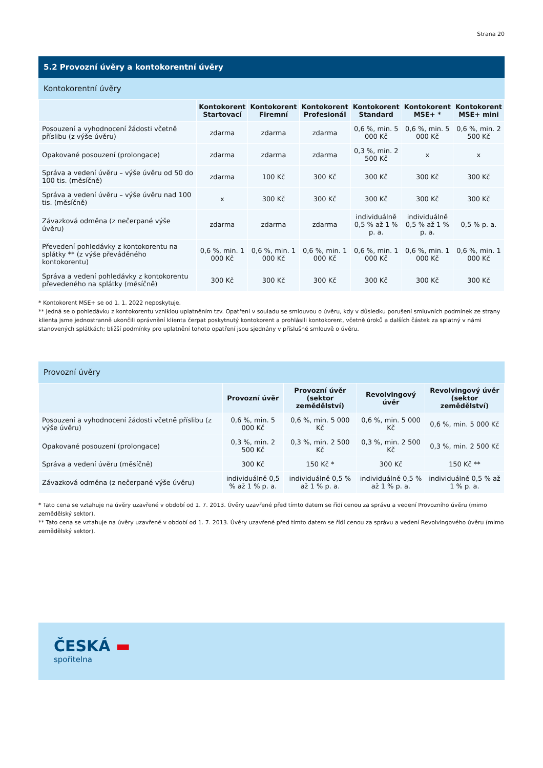Strana 20
5.2 Provozní úvěry a kontokorentní úvěry
Kontokorentní úvěry
| | Kontokorent Startovací | Kontokorent Firemní | Kontokorent Profesionál | Kontokorent Standard | Kontokorent MSE+ * | Kontokorent MSE+ mini |
| --- | --- | --- | --- | --- | --- | --- |
| Posouzení a vyhodnocení žádosti včetně příslibu (z výše úvěru) | zdarma | zdarma | zdarma | 0,6 %, min. 5 000 Kč | 0,6 %, min. 5 000 Kč | 0,6 %, min. 2 500 Kč |
| Opakované posouzení (prolongace) | zdarma | zdarma | zdarma | 0,3 %, min. 2 500 Kč | x | x |
| Správa a vedení úvěru – výše úvěru od 50 do 100 tis. (měsíčně) | zdarma | 100 Kč | 300 Kč | 300 Kč | 300 Kč | 300 Kč |
| Správa a vedení úvěru – výše úvěru nad 100 tis. (měsíčně) | x | 300 Kč | 300 Kč | 300 Kč | 300 Kč | 300 Kč |
| Závazková odměna (z nečerpané výše úvěru) | zdarma | zdarma | zdarma | individuálně 0,5 % až 1 % p. a. | individuálně 0,5 % až 1 % p. a. | 0,5 % p. a. |
| Převedení pohledávky z kontokorentu na splátky ** (z výše převáděného kontokorentu) | 0,6 %, min. 1 000 Kč | 0,6 %, min. 1 000 Kč | 0,6 %, min. 1 000 Kč | 0,6 %, min. 1 000 Kč | 0,6 %, min. 1 000 Kč | 0,6 %, min. 1 000 Kč |
| Správa a vedení pohledávky z kontokorentu převedeného na splátky (měsíčně) | 300 Kč | 300 Kč | 300 Kč | 300 Kč | 300 Kč | 300 Kč |
* Kontokorent MSE+ se od 1. 1. 2022 neposkytuje.
** Jedná se o pohledávku z kontokorentu vzniklou uplatněním tzv. Opatření v souladu se smlouvou o úvěru, kdy v důsledku porušení smluvních podmínek ze strany klienta jsme jednostranně ukončili oprávnění klienta čerpat poskytnutý kontokorent a prohlásili kontokorent, včetně úroků a dalších částek za splatný v námi stanovených splátkách; bližší podmínky pro uplatnění tohoto opatření jsou sjednány v příslušné smlouvě o úvěru.
Provozní úvěry
| | Provozní úvěr | Provozní úvěr (sektor zemědělství) | Revolvingový úvěr | Revolvingový úvěr (sektor zemědělství) |
| --- | --- | --- | --- | --- |
| Posouzení a vyhodnocení žádosti včetně příslibu (z výše úvěru) | 0,6 %, min. 5 000 Kč | 0,6 %, min. 5 000 Kč | 0,6 %, min. 5 000 Kč | 0,6 %, min. 5 000 Kč |
| Opakované posouzení (prolongace) | 0,3 %, min. 2 500 Kč | 0,3 %, min. 2 500 Kč | 0,3 %, min. 2 500 Kč | 0,3 %, min. 2 500 Kč |
| Správa a vedení úvěru (měsíčně) | 300 Kč | 150 Kč * | 300 Kč | 150 Kč ** |
| Závazková odměna (z nečerpané výše úvěru) | individuálně 0,5 % až 1 % p. a. | individuálně 0,5 % až 1 % p. a. | individuálně 0,5 % až 1 % p. a. | individuálně 0,5 % až 1 % p. a. |
* Tato cena se vztahuje na úvěry uzavřené v období od 1. 7. 2013. Úvěry uzavřené před tímto datem se řídí cenou za správu a vedení Provozního úvěru (mimo zemědělský sektor).
** Tato cena se vztahuje na úvěry uzavřené v období od 1. 7. 2013. Úvěry uzavřené před tímto datem se řídí cenou za správu a vedení Revolvingového úvěru (mimo zemědělský sektor).
ČESKÁ ▬
spořitelna